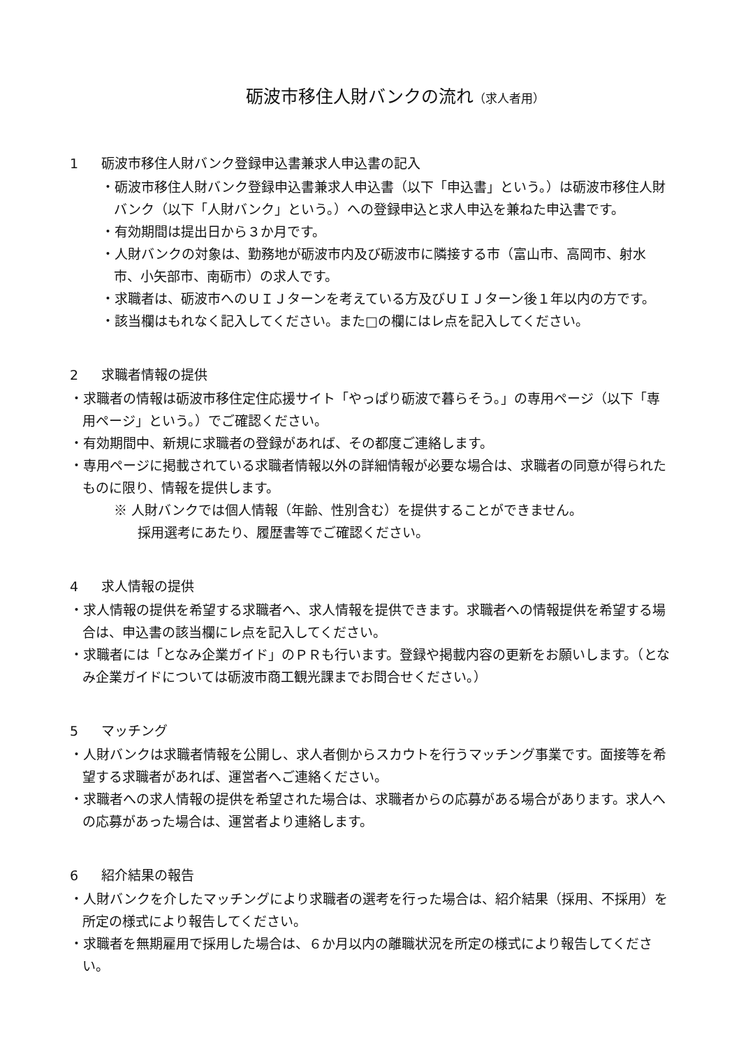砺波市移住人財バンクの流れ（求人者用）
1 砺波市移住人財バンク登録申込書兼求人申込書の記入
・砺波市移住人財バンク登録申込書兼求人申込書（以下「申込書」という。）は砺波市移住人財バンク（以下「人財バンク」という。）への登録申込と求人申込を兼ねた申込書です。
・有効期間は提出日から３か月です。
・人財バンクの対象は、勤務地が砺波市内及び砺波市に隣接する市（富山市、高岡市、射水市、小矢部市、南砺市）の求人です。
・求職者は、砺波市へのＵＩＪターンを考えている方及びＵＩＪターン後１年以内の方です。
・該当欄はもれなく記入してください。また□の欄にはレ点を記入してください。
2 求職者情報の提供
・求職者の情報は砺波市移住定住応援サイト「やっぱり砺波で暮らそう。」の専用ページ（以下「専用ページ」という。）でご確認ください。
・有効期間中、新規に求職者の登録があれば、その都度ご連絡します。
・専用ページに掲載されている求職者情報以外の詳細情報が必要な場合は、求職者の同意が得られたものに限り、情報を提供します。
※ 人財バンクでは個人情報（年齢、性別含む）を提供することができません。
採用選考にあたり、履歴書等でご確認ください。
4 求人情報の提供
・求人情報の提供を希望する求職者へ、求人情報を提供できます。求職者への情報提供を希望する場合は、申込書の該当欄にレ点を記入してください。
・求職者には「となみ企業ガイド」のＰＲも行います。登録や掲載内容の更新をお願いします。（となみ企業ガイドについては砺波市商工観光課までお問合せください。）
5 マッチング
・人財バンクは求職者情報を公開し、求人者側からスカウトを行うマッチング事業です。面接等を希望する求職者があれば、運営者へご連絡ください。
・求職者への求人情報の提供を希望された場合は、求職者からの応募がある場合があります。求人への応募があった場合は、運営者より連絡します。
6 紹介結果の報告
・人財バンクを介したマッチングにより求職者の選考を行った場合は、紹介結果（採用、不採用）を所定の様式により報告してください。
・求職者を無期雇用で採用した場合は、６か月以内の離職状況を所定の様式により報告してください。